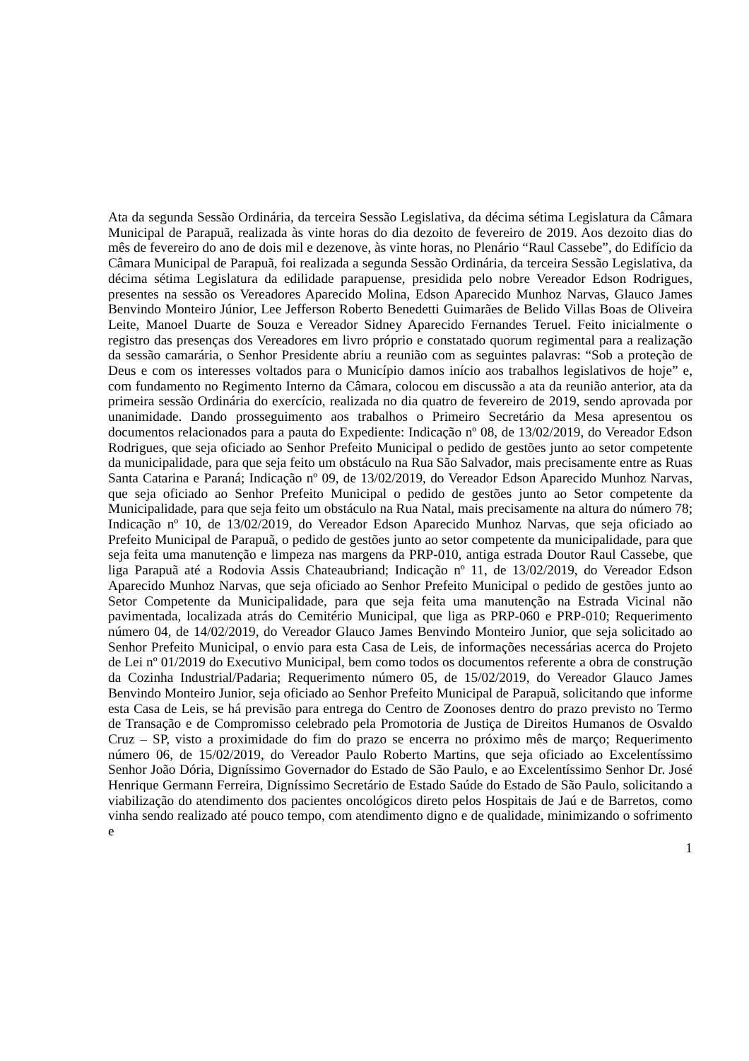Ata da segunda Sessão Ordinária, da terceira Sessão Legislativa, da décima sétima Legislatura da Câmara Municipal de Parapuã, realizada às vinte horas do dia dezoito de fevereiro de 2019. Aos dezoito dias do mês de fevereiro do ano de dois mil e dezenove, às vinte horas, no Plenário “Raul Cassebe”, do Edifício da Câmara Municipal de Parapuã, foi realizada a segunda Sessão Ordinária, da terceira Sessão Legislativa, da décima sétima Legislatura da edilidade parapuense, presidida pelo nobre Vereador Edson Rodrigues, presentes na sessão os Vereadores Aparecido Molina, Edson Aparecido Munhoz Narvas, Glauco James Benvindo Monteiro Júnior, Lee Jefferson Roberto Benedetti Guimarães de Belido Villas Boas de Oliveira Leite, Manoel Duarte de Souza e Vereador Sidney Aparecido Fernandes Teruel. Feito inicialmente o registro das presenças dos Vereadores em livro próprio e constatado quorum regimental para a realização da sessão camarária, o Senhor Presidente abriu a reunião com as seguintes palavras: “Sob a proteção de Deus e com os interesses voltados para o Município damos início aos trabalhos legislativos de hoje” e, com fundamento no Regimento Interno da Câmara, colocou em discussão a ata da reunião anterior, ata da primeira sessão Ordinária do exercício, realizada no dia quatro de fevereiro de 2019, sendo aprovada por unanimidade. Dando prosseguimento aos trabalhos o Primeiro Secretário da Mesa apresentou os documentos relacionados para a pauta do Expediente: Indicação nº 08, de 13/02/2019, do Vereador Edson Rodrigues, que seja oficiado ao Senhor Prefeito Municipal o pedido de gestões junto ao setor competente da municipalidade, para que seja feito um obstáculo na Rua São Salvador, mais precisamente entre as Ruas Santa Catarina e Paraná; Indicação nº 09, de 13/02/2019, do Vereador Edson Aparecido Munhoz Narvas, que seja oficiado ao Senhor Prefeito Municipal o pedido de gestões junto ao Setor competente da Municipalidade, para que seja feito um obstáculo na Rua Natal, mais precisamente na altura do número 78; Indicação nº 10, de 13/02/2019, do Vereador Edson Aparecido Munhoz Narvas, que seja oficiado ao Prefeito Municipal de Parapuã, o pedido de gestões junto ao setor competente da municipalidade, para que seja feita uma manutenção e limpeza nas margens da PRP-010, antiga estrada Doutor Raul Cassebe, que liga Parapuã até a Rodovia Assis Chateaubriand; Indicação nº 11, de 13/02/2019, do Vereador Edson Aparecido Munhoz Narvas, que seja oficiado ao Senhor Prefeito Municipal o pedido de gestões junto ao Setor Competente da Municipalidade, para que seja feita uma manutenção na Estrada Vicinal não pavimentada, localizada atrás do Cemitério Municipal, que liga as PRP-060 e PRP-010; Requerimento número 04, de 14/02/2019, do Vereador Glauco James Benvindo Monteiro Junior, que seja solicitado ao Senhor Prefeito Municipal, o envio para esta Casa de Leis, de informações necessárias acerca do Projeto de Lei nº 01/2019 do Executivo Municipal, bem como todos os documentos referente a obra de construção da Cozinha Industrial/Padaria; Requerimento número 05, de 15/02/2019, do Vereador Glauco James Benvindo Monteiro Junior, seja oficiado ao Senhor Prefeito Municipal de Parapuã, solicitando que informe esta Casa de Leis, se há previsão para entrega do Centro de Zoonoses dentro do prazo previsto no Termo de Transação e de Compromisso celebrado pela Promotoria de Justiça de Direitos Humanos de Osvaldo Cruz – SP, visto a proximidade do fim do prazo se encerra no próximo mês de março; Requerimento número 06, de 15/02/2019, do Vereador Paulo Roberto Martins, que seja oficiado ao Excelentíssimo Senhor João Dória, Digníssimo Governador do Estado de São Paulo, e ao Excelentíssimo Senhor Dr. José Henrique Germann Ferreira, Digníssimo Secretário de Estado Saúde do Estado de São Paulo, solicitando a viabilização do atendimento dos pacientes oncológicos direto pelos Hospitais de Jaú e de Barretos, como vinha sendo realizado até pouco tempo, com atendimento digno e de qualidade, minimizando o sofrimento e
1